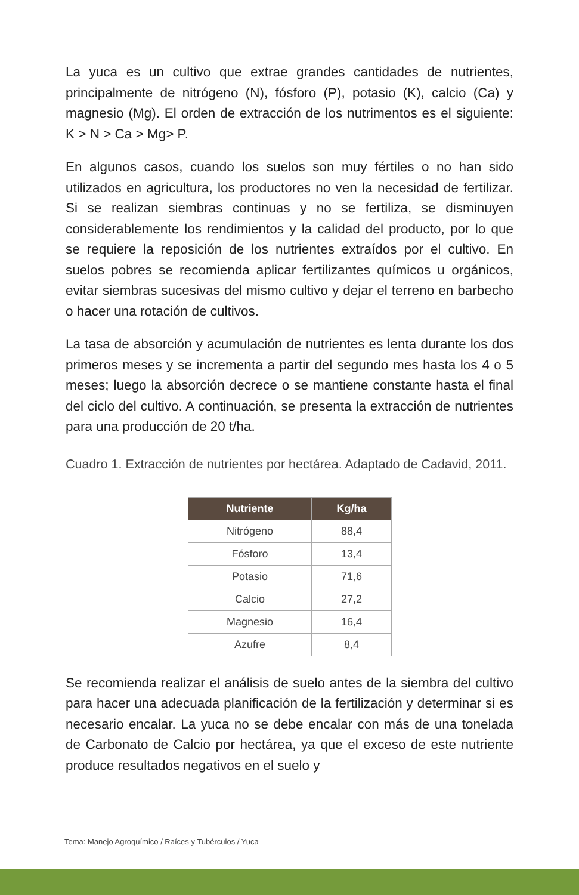La yuca es un cultivo que extrae grandes cantidades de nutrientes, principalmente de nitrógeno (N), fósforo (P), potasio (K), calcio (Ca) y magnesio (Mg). El orden de extracción de los nutrimentos es el siguiente: K > N > Ca > Mg> P.
En algunos casos, cuando los suelos son muy fértiles o no han sido utilizados en agricultura, los productores no ven la necesidad de fertilizar. Si se realizan siembras continuas y no se fertiliza, se disminuyen considerablemente los rendimientos y la calidad del producto, por lo que se requiere la reposición de los nutrientes extraídos por el cultivo. En suelos pobres se recomienda aplicar fertilizantes químicos u orgánicos, evitar siembras sucesivas del mismo cultivo y dejar el terreno en barbecho o hacer una rotación de cultivos.
La tasa de absorción y acumulación de nutrientes es lenta durante los dos primeros meses y se incrementa a partir del segundo mes hasta los 4 o 5 meses; luego la absorción decrece o se mantiene constante hasta el final del ciclo del cultivo. A continuación, se presenta la extracción de nutrientes para una producción de 20 t/ha.
Cuadro 1. Extracción de nutrientes por hectárea. Adaptado de Cadavid, 2011.
| Nutriente | Kg/ha |
| --- | --- |
| Nitrógeno | 88,4 |
| Fósforo | 13,4 |
| Potasio | 71,6 |
| Calcio | 27,2 |
| Magnesio | 16,4 |
| Azufre | 8,4 |
Se recomienda realizar el análisis de suelo antes de la siembra del cultivo para hacer una adecuada planificación de la fertilización y determinar si es necesario encalar. La yuca no se debe encalar con más de una tonelada de Carbonato de Calcio por hectárea, ya que el exceso de este nutriente produce resultados negativos en el suelo y
Tema: Manejo Agroquímico / Raíces y Tubérculos / Yuca